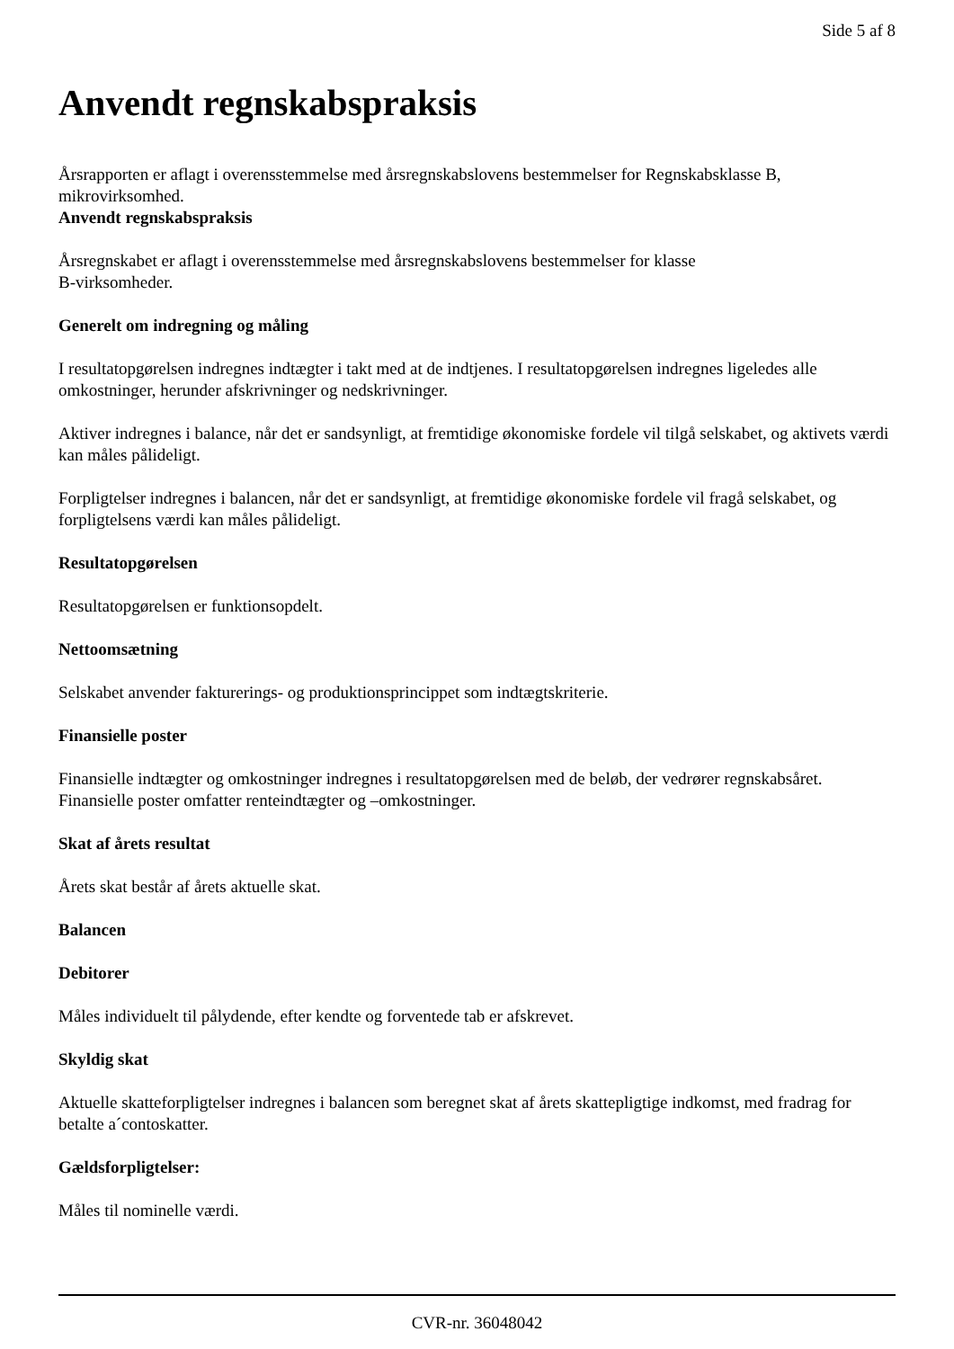Side 5 af 8
Anvendt regnskabspraksis
Årsrapporten er aflagt i overensstemmelse med årsregnskabslovens bestemmelser for Regnskabsklasse B, mikrovirksomhed.
Anvendt regnskabspraksis
Årsregnskabet er aflagt i overensstemmelse med årsregnskabslovens bestemmelser for klasse
B-virksomheder.
Generelt om indregning og måling
I resultatopgørelsen indregnes indtægter i takt med at de indtjenes. I resultatopgørelsen indregnes ligeledes alle omkostninger, herunder afskrivninger og nedskrivninger.
Aktiver indregnes i balance, når det er sandsynligt, at fremtidige økonomiske fordele vil tilgå selskabet, og aktivets værdi kan måles pålideligt.
Forpligtelser indregnes i balancen, når det er sandsynligt, at fremtidige økonomiske fordele vil fragå selskabet, og forpligtelsens værdi kan måles pålideligt.
Resultatopgørelsen
Resultatopgørelsen er funktionsopdelt.
Nettoomsætning
Selskabet anvender fakturerings- og produktionsprincippet som indtægtskriterie.
Finansielle poster
Finansielle indtægter og omkostninger indregnes i resultatopgørelsen med de beløb, der vedrører regnskabsåret. Finansielle poster omfatter renteindtægter og –omkostninger.
Skat af årets resultat
Årets skat består af årets aktuelle skat.
Balancen
Debitorer
Måles individuelt til pålydende, efter kendte og forventede tab er afskrevet.
Skyldig skat
Aktuelle skatteforpligtelser indregnes i balancen som beregnet skat af årets skattepligtige indkomst, med fradrag for betalte a´contoskatter.
Gældsforpligtelser:
Måles til nominelle værdi.
CVR-nr. 36048042